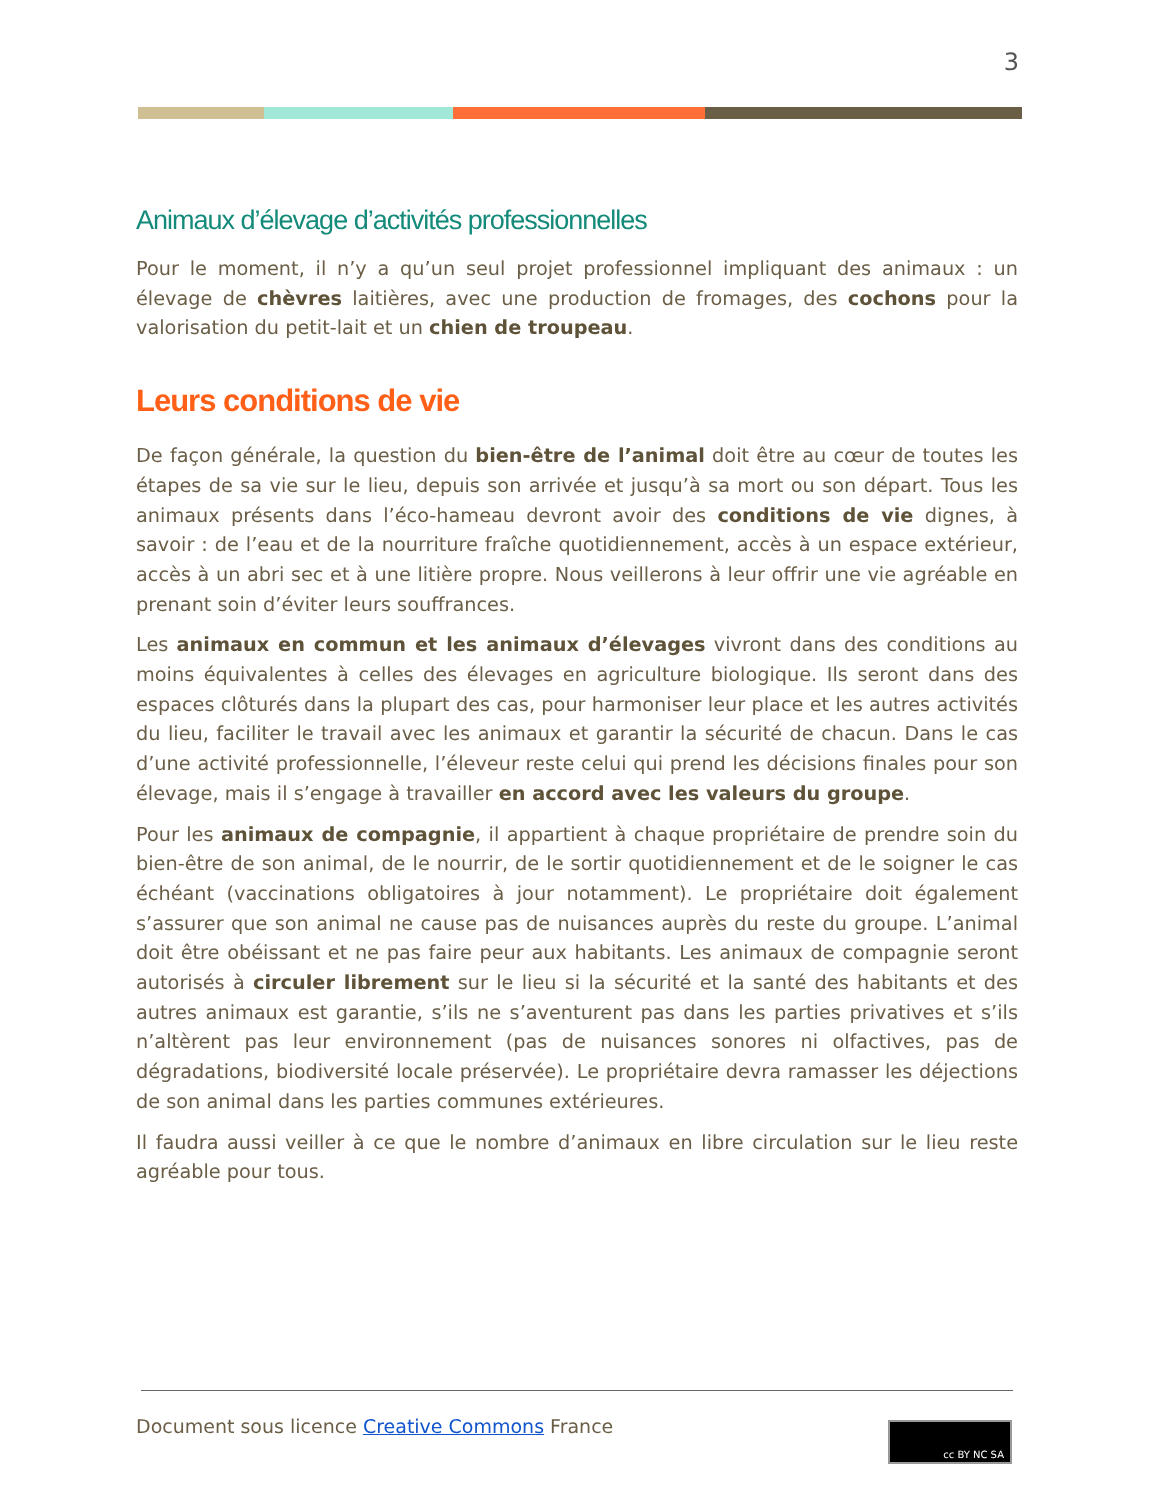3
Animaux d’élevage d’activités professionnelles
Pour le moment, il n’y a qu’un seul projet professionnel impliquant des animaux : un élevage de chèvres laitières, avec une production de fromages, des cochons pour la valorisation du petit-lait et un chien de troupeau.
Leurs conditions de vie
De façon générale, la question du bien-être de l’animal doit être au cœur de toutes les étapes de sa vie sur le lieu, depuis son arrivée et jusqu’à sa mort ou son départ. Tous les animaux présents dans l’éco-hameau devront avoir des conditions de vie dignes, à savoir : de l’eau et de la nourriture fraîche quotidiennement, accès à un espace extérieur, accès à un abri sec et à une litière propre. Nous veillerons à leur offrir une vie agréable en prenant soin d’éviter leurs souffrances.
Les animaux en commun et les animaux d’élevages vivront dans des conditions au moins équivalentes à celles des élevages en agriculture biologique. Ils seront dans des espaces clôturés dans la plupart des cas, pour harmoniser leur place et les autres activités du lieu, faciliter le travail avec les animaux et garantir la sécurité de chacun. Dans le cas d’une activité professionnelle, l’éleveur reste celui qui prend les décisions finales pour son élevage, mais il s’engage à travailler en accord avec les valeurs du groupe.
Pour les animaux de compagnie, il appartient à chaque propriétaire de prendre soin du bien-être de son animal, de le nourrir, de le sortir quotidiennement et de le soigner le cas échéant (vaccinations obligatoires à jour notamment). Le propriétaire doit également s’assurer que son animal ne cause pas de nuisances auprès du reste du groupe. L’animal doit être obéissant et ne pas faire peur aux habitants. Les animaux de compagnie seront autorisés à circuler librement sur le lieu si la sécurité et la santé des habitants et des autres animaux est garantie, s’ils ne s’aventurent pas dans les parties privatives et s’ils n’altèrent pas leur environnement (pas de nuisances sonores ni olfactives, pas de dégradations, biodiversité locale préservée). Le propriétaire devra ramasser les déjections de son animal dans les parties communes extérieures.
Il faudra aussi veiller à ce que le nombre d’animaux en libre circulation sur le lieu reste agréable pour tous.
Document sous licence Creative Commons France
cc BY NC SA